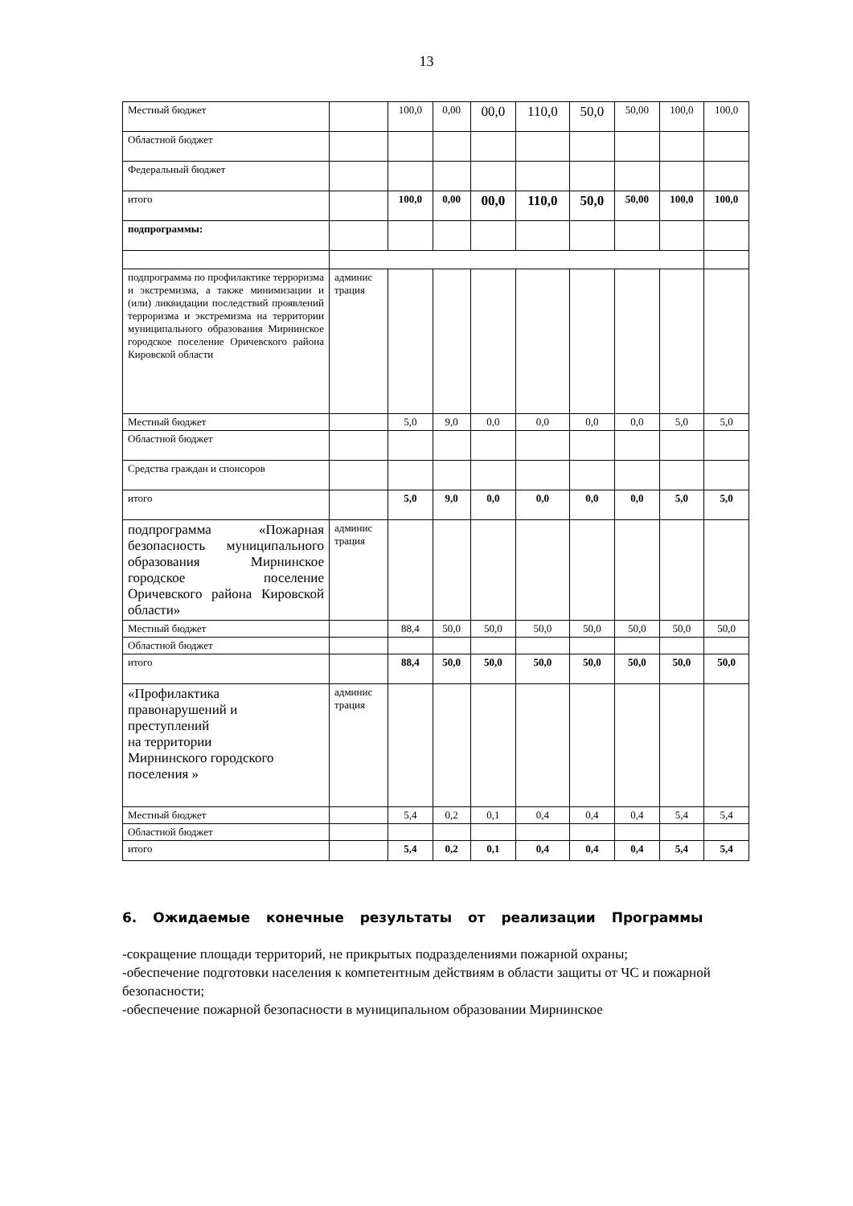13
| Местный бюджет | | 100,0 | 0,00 | 00,0 | 110,0 | 50,0 | 50,00 | 100,0 | 100,0 |
| Областной бюджет | | | | | | | | | |
| Федеральный бюджет | | | | | | | | | |
| итого | | 100,0 | 0,00 | 00,0 | 110,0 | 50,0 | 50,00 | 100,0 | 100,0 |
| подпрограммы: | | | | | | | | | |
| подпрограмма по профилактике терроризма и экстремизма, а также минимизации и (или) ликвидации последствий проявлений терроризма и экстремизма на территории муниципального образования Мирнинское городское поселение Оричевского района Кировской области | админис трация | | | | | | | | |
| Местный бюджет | | 5,0 | 9,0 | 0,0 | 0,0 | 0,0 | 0,0 | 5,0 | 5,0 |
| Областной бюджет | | | | | | | | | |
| Средства граждан и спонсоров | | | | | | | | | |
| итого | | 5,0 | 9,0 | 0,0 | 0,0 | 0,0 | 0,0 | 5,0 | 5,0 |
| подпрограмма «Пожарная безопасность муниципального образования Мирнинское городское поселение Оричевского района Кировской области» | админис трация | | | | | | | | |
| Местный бюджет | | 88,4 | 50,0 | 50,0 | 50,0 | 50,0 | 50,0 | 50,0 | 50,0 |
| Областной бюджет | | | | | | | | | |
| итого | | 88,4 | 50,0 | 50,0 | 50,0 | 50,0 | 50,0 | 50,0 | 50,0 |
| «Профилактика правонарушений и преступлений на территории Мирнинского городского поселения » | админис трация | | | | | | | | |
| Местный бюджет | | 5,4 | 0,2 | 0,1 | 0,4 | 0,4 | 0,4 | 5,4 | 5,4 |
| Областной бюджет | | | | | | | | | |
| итого | | 5,4 | 0,2 | 0,1 | 0,4 | 0,4 | 0,4 | 5,4 | 5,4 |
6. Ожидаемые конечные результаты от реализации Программы
-сокращение площади территорий, не прикрытых подразделениями пожарной охраны;
-обеспечение подготовки населения к компетентным действиям в области защиты от ЧС и пожарной безопасности;
-обеспечение пожарной безопасности в муниципальном образовании Мирнинское